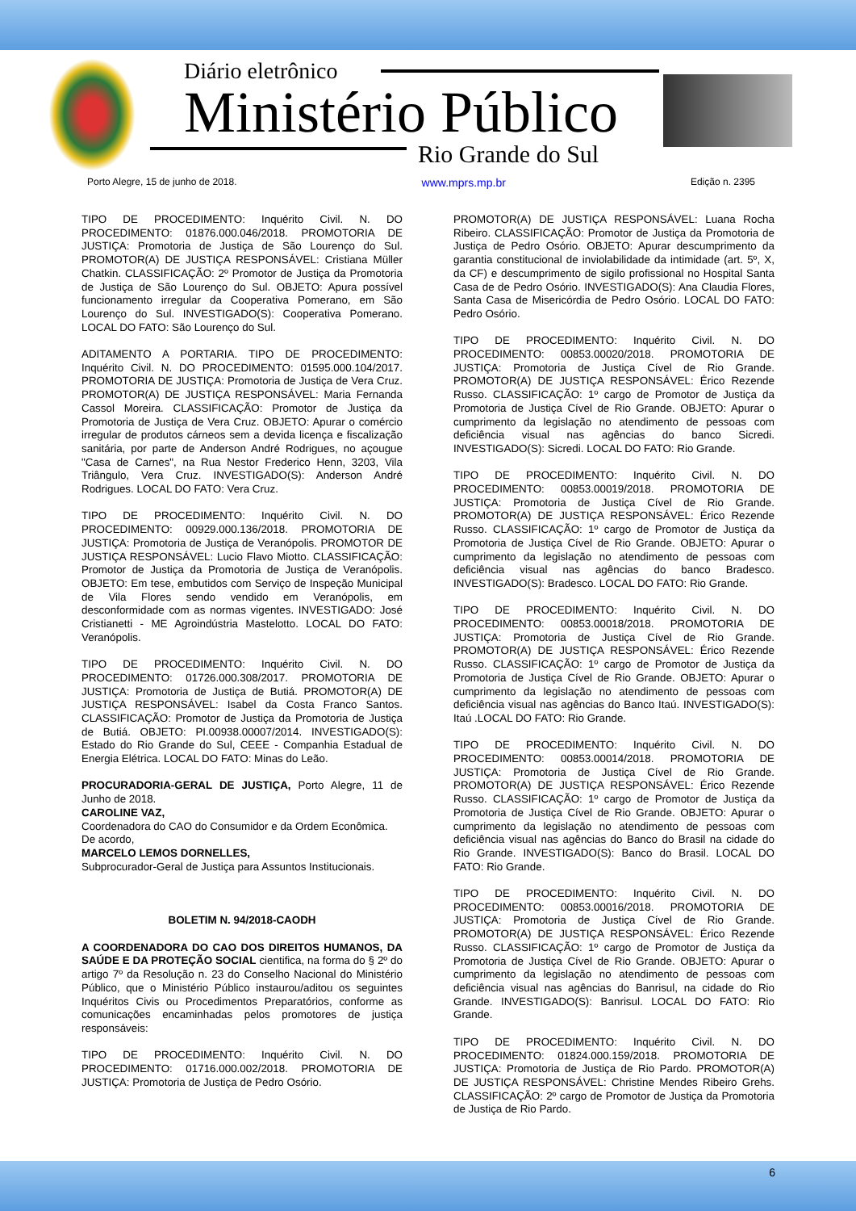Diário eletrônico
Ministério Público
Rio Grande do Sul
Porto Alegre, 15 de junho de 2018. www.mprs.mp.br Edição n. 2395
TIPO DE PROCEDIMENTO: Inquérito Civil. N. DO PROCEDIMENTO: 01876.000.046/2018. PROMOTORIA DE JUSTIÇA: Promotoria de Justiça de São Lourenço do Sul. PROMOTOR(A) DE JUSTIÇA RESPONSÁVEL: Cristiana Müller Chatkin. CLASSIFICAÇÃO: 2º Promotor de Justiça da Promotoria de Justiça de São Lourenço do Sul. OBJETO: Apura possível funcionamento irregular da Cooperativa Pomerano, em São Lourenço do Sul. INVESTIGADO(S): Cooperativa Pomerano. LOCAL DO FATO: São Lourenço do Sul.
ADITAMENTO A PORTARIA. TIPO DE PROCEDIMENTO: Inquérito Civil. N. DO PROCEDIMENTO: 01595.000.104/2017. PROMOTORIA DE JUSTIÇA: Promotoria de Justiça de Vera Cruz. PROMOTOR(A) DE JUSTIÇA RESPONSÁVEL: Maria Fernanda Cassol Moreira. CLASSIFICAÇÃO: Promotor de Justiça da Promotoria de Justiça de Vera Cruz. OBJETO: Apurar o comércio irregular de produtos cárneos sem a devida licença e fiscalização sanitária, por parte de Anderson André Rodrigues, no açougue "Casa de Carnes", na Rua Nestor Frederico Henn, 3203, Vila Triângulo, Vera Cruz. INVESTIGADO(S): Anderson André Rodrigues. LOCAL DO FATO: Vera Cruz.
TIPO DE PROCEDIMENTO: Inquérito Civil. N. DO PROCEDIMENTO: 00929.000.136/2018. PROMOTORIA DE JUSTIÇA: Promotoria de Justiça de Veranópolis. PROMOTOR DE JUSTIÇA RESPONSÁVEL: Lucio Flavo Miotto. CLASSIFICAÇÃO: Promotor de Justiça da Promotoria de Justiça de Veranópolis. OBJETO: Em tese, embutidos com Serviço de Inspeção Municipal de Vila Flores sendo vendido em Veranópolis, em desconformidade com as normas vigentes. INVESTIGADO: José Cristianetti - ME Agroindústria Mastelotto. LOCAL DO FATO: Veranópolis.
TIPO DE PROCEDIMENTO: Inquérito Civil. N. DO PROCEDIMENTO: 01726.000.308/2017. PROMOTORIA DE JUSTIÇA: Promotoria de Justiça de Butiá. PROMOTOR(A) DE JUSTIÇA RESPONSÁVEL: Isabel da Costa Franco Santos. CLASSIFICAÇÃO: Promotor de Justiça da Promotoria de Justiça de Butiá. OBJETO: PI.00938.00007/2014. INVESTIGADO(S): Estado do Rio Grande do Sul, CEEE - Companhia Estadual de Energia Elétrica. LOCAL DO FATO: Minas do Leão.
PROCURADORIA-GERAL DE JUSTIÇA, Porto Alegre, 11 de Junho de 2018.
CAROLINE VAZ,
Coordenadora do CAO do Consumidor e da Ordem Econômica.
De acordo,
MARCELO LEMOS DORNELLES,
Subprocurador-Geral de Justiça para Assuntos Institucionais.
BOLETIM N. 94/2018-CAODH
A COORDENADORA DO CAO DOS DIREITOS HUMANOS, DA SAÚDE E DA PROTEÇÃO SOCIAL cientifica, na forma do § 2º do artigo 7º da Resolução n. 23 do Conselho Nacional do Ministério Público, que o Ministério Público instaurou/aditou os seguintes Inquéritos Civis ou Procedimentos Preparatórios, conforme as comunicações encaminhadas pelos promotores de justiça responsáveis:
TIPO DE PROCEDIMENTO: Inquérito Civil. N. DO PROCEDIMENTO: 01716.000.002/2018. PROMOTORIA DE JUSTIÇA: Promotoria de Justiça de Pedro Osório.
PROMOTOR(A) DE JUSTIÇA RESPONSÁVEL: Luana Rocha Ribeiro. CLASSIFICAÇÃO: Promotor de Justiça da Promotoria de Justiça de Pedro Osório. OBJETO: Apurar descumprimento da garantia constitucional de inviolabilidade da intimidade (art. 5º, X, da CF) e descumprimento de sigilo profissional no Hospital Santa Casa de de Pedro Osório. INVESTIGADO(S): Ana Claudia Flores, Santa Casa de Misericórdia de Pedro Osório. LOCAL DO FATO: Pedro Osório.
TIPO DE PROCEDIMENTO: Inquérito Civil. N. DO PROCEDIMENTO: 00853.00020/2018. PROMOTORIA DE JUSTIÇA: Promotoria de Justiça Cível de Rio Grande. PROMOTOR(A) DE JUSTIÇA RESPONSÁVEL: Érico Rezende Russo. CLASSIFICAÇÃO: 1º cargo de Promotor de Justiça da Promotoria de Justiça Cível de Rio Grande. OBJETO: Apurar o cumprimento da legislação no atendimento de pessoas com deficiência visual nas agências do banco Sicredi. INVESTIGADO(S): Sicredi. LOCAL DO FATO: Rio Grande.
TIPO DE PROCEDIMENTO: Inquérito Civil. N. DO PROCEDIMENTO: 00853.00019/2018. PROMOTORIA DE JUSTIÇA: Promotoria de Justiça Cível de Rio Grande. PROMOTOR(A) DE JUSTIÇA RESPONSÁVEL: Érico Rezende Russo. CLASSIFICAÇÃO: 1º cargo de Promotor de Justiça da Promotoria de Justiça Cível de Rio Grande. OBJETO: Apurar o cumprimento da legislação no atendimento de pessoas com deficiência visual nas agências do banco Bradesco. INVESTIGADO(S): Bradesco. LOCAL DO FATO: Rio Grande.
TIPO DE PROCEDIMENTO: Inquérito Civil. N. DO PROCEDIMENTO: 00853.00018/2018. PROMOTORIA DE JUSTIÇA: Promotoria de Justiça Cível de Rio Grande. PROMOTOR(A) DE JUSTIÇA RESPONSÁVEL: Érico Rezende Russo. CLASSIFICAÇÃO: 1º cargo de Promotor de Justiça da Promotoria de Justiça Cível de Rio Grande. OBJETO: Apurar o cumprimento da legislação no atendimento de pessoas com deficiência visual nas agências do Banco Itaú. INVESTIGADO(S): Itaú .LOCAL DO FATO: Rio Grande.
TIPO DE PROCEDIMENTO: Inquérito Civil. N. DO PROCEDIMENTO: 00853.00014/2018. PROMOTORIA DE JUSTIÇA: Promotoria de Justiça Cível de Rio Grande. PROMOTOR(A) DE JUSTIÇA RESPONSÁVEL: Érico Rezende Russo. CLASSIFICAÇÃO: 1º cargo de Promotor de Justiça da Promotoria de Justiça Cível de Rio Grande. OBJETO: Apurar o cumprimento da legislação no atendimento de pessoas com deficiência visual nas agências do Banco do Brasil na cidade do Rio Grande. INVESTIGADO(S): Banco do Brasil. LOCAL DO FATO: Rio Grande.
TIPO DE PROCEDIMENTO: Inquérito Civil. N. DO PROCEDIMENTO: 00853.00016/2018. PROMOTORIA DE JUSTIÇA: Promotoria de Justiça Cível de Rio Grande. PROMOTOR(A) DE JUSTIÇA RESPONSÁVEL: Érico Rezende Russo. CLASSIFICAÇÃO: 1º cargo de Promotor de Justiça da Promotoria de Justiça Cível de Rio Grande. OBJETO: Apurar o cumprimento da legislação no atendimento de pessoas com deficiência visual nas agências do Banrisul, na cidade do Rio Grande. INVESTIGADO(S): Banrisul. LOCAL DO FATO: Rio Grande.
TIPO DE PROCEDIMENTO: Inquérito Civil. N. DO PROCEDIMENTO: 01824.000.159/2018. PROMOTORIA DE JUSTIÇA: Promotoria de Justiça de Rio Pardo. PROMOTOR(A) DE JUSTIÇA RESPONSÁVEL: Christine Mendes Ribeiro Grehs. CLASSIFICAÇÃO: 2º cargo de Promotor de Justiça da Promotoria de Justiça de Rio Pardo.
6